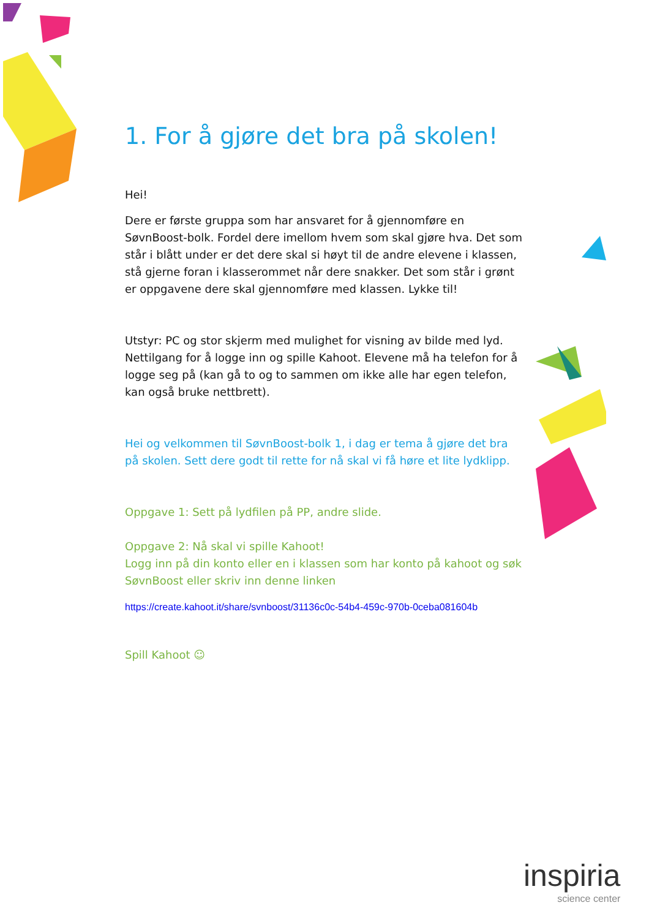1. For å gjøre det bra på skolen!
Hei!
Dere er første gruppa som har ansvaret for å gjennomføre en SøvnBoost-bolk. Fordel dere imellom hvem som skal gjøre hva. Det som står i blått under er det dere skal si høyt til de andre elevene i klassen, stå gjerne foran i klasserommet når dere snakker. Det som står i grønt er oppgavene dere skal gjennomføre med klassen. Lykke til!
Utstyr: PC og stor skjerm med mulighet for visning av bilde med lyd. Nettilgang for å logge inn og spille Kahoot. Elevene må ha telefon for å logge seg på (kan gå to og to sammen om ikke alle har egen telefon, kan også bruke nettbrett).
Hei og velkommen til SøvnBoost-bolk 1, i dag er tema å gjøre det bra på skolen. Sett dere godt til rette for nå skal vi få høre et lite lydklipp.
Oppgave 1: Sett på lydfilen på PP, andre slide.
Oppgave 2: Nå skal vi spille Kahoot!
Logg inn på din konto eller en i klassen som har konto på kahoot og søk SøvnBoost eller skriv inn denne linken
https://create.kahoot.it/share/svnboost/31136c0c-54b4-459c-970b-0ceba081604b
Spill Kahoot ☺
inspiria
science center